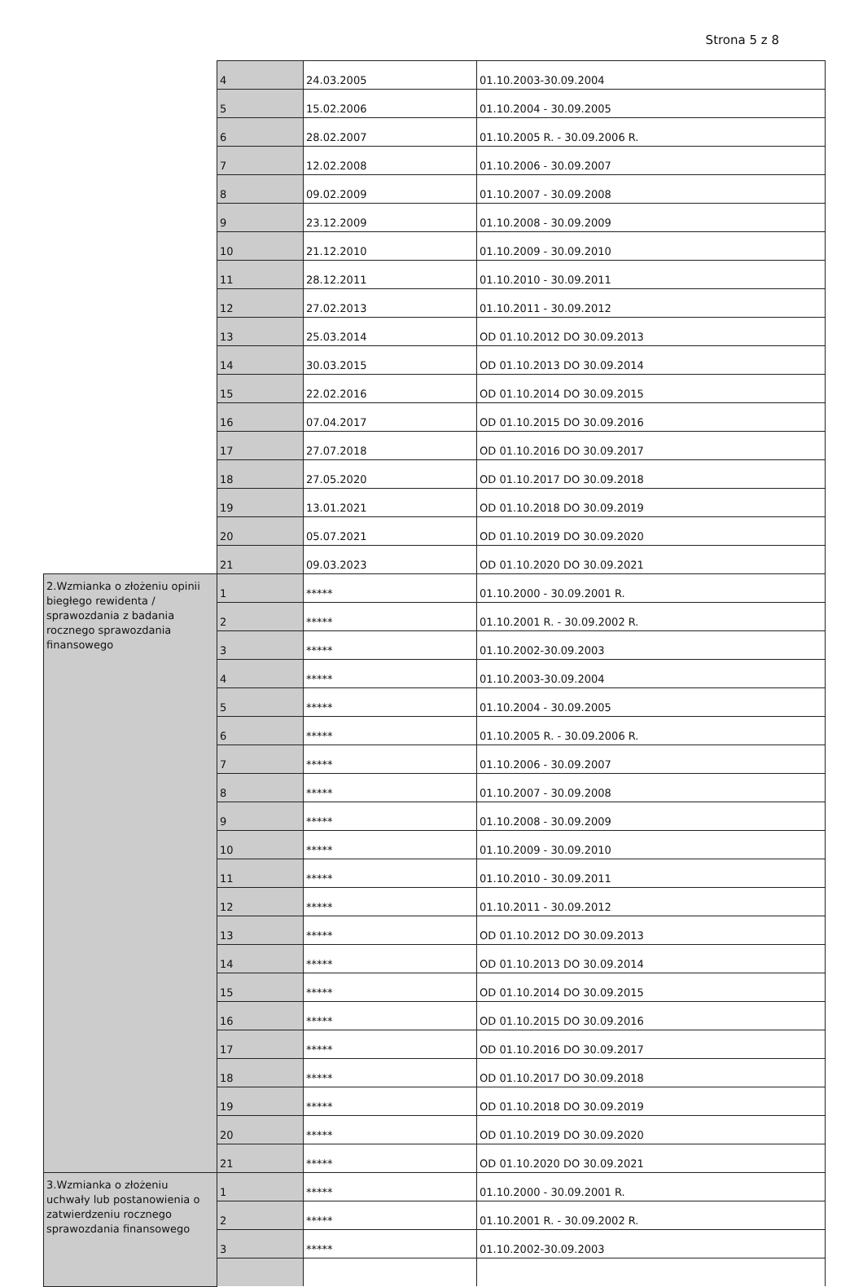Strona 5 z 8
| | 4 | 24.03.2005 | 01.10.2003-30.09.2004 |
| | 5 | 15.02.2006 | 01.10.2004 - 30.09.2005 |
| | 6 | 28.02.2007 | 01.10.2005 R. - 30.09.2006 R. |
| | 7 | 12.02.2008 | 01.10.2006 - 30.09.2007 |
| | 8 | 09.02.2009 | 01.10.2007 - 30.09.2008 |
| | 9 | 23.12.2009 | 01.10.2008 - 30.09.2009 |
| | 10 | 21.12.2010 | 01.10.2009 - 30.09.2010 |
| | 11 | 28.12.2011 | 01.10.2010 - 30.09.2011 |
| | 12 | 27.02.2013 | 01.10.2011 - 30.09.2012 |
| | 13 | 25.03.2014 | OD 01.10.2012 DO 30.09.2013 |
| | 14 | 30.03.2015 | OD 01.10.2013 DO 30.09.2014 |
| | 15 | 22.02.2016 | OD 01.10.2014 DO 30.09.2015 |
| | 16 | 07.04.2017 | OD 01.10.2015 DO 30.09.2016 |
| | 17 | 27.07.2018 | OD 01.10.2016 DO 30.09.2017 |
| | 18 | 27.05.2020 | OD 01.10.2017 DO 30.09.2018 |
| | 19 | 13.01.2021 | OD 01.10.2018 DO 30.09.2019 |
| | 20 | 05.07.2021 | OD 01.10.2019 DO 30.09.2020 |
| | 21 | 09.03.2023 | OD 01.10.2020 DO 30.09.2021 |
| 2.Wzmianka o złożeniu opinii biegłego rewidenta / sprawozdania z badania rocznego sprawozdania finansowego | 1 | ***** | 01.10.2000 - 30.09.2001 R. |
| | 2 | ***** | 01.10.2001 R. - 30.09.2002 R. |
| | 3 | ***** | 01.10.2002-30.09.2003 |
| | 4 | ***** | 01.10.2003-30.09.2004 |
| | 5 | ***** | 01.10.2004 - 30.09.2005 |
| | 6 | ***** | 01.10.2005 R. - 30.09.2006 R. |
| | 7 | ***** | 01.10.2006 - 30.09.2007 |
| | 8 | ***** | 01.10.2007 - 30.09.2008 |
| | 9 | ***** | 01.10.2008 - 30.09.2009 |
| | 10 | ***** | 01.10.2009 - 30.09.2010 |
| | 11 | ***** | 01.10.2010 - 30.09.2011 |
| | 12 | ***** | 01.10.2011 - 30.09.2012 |
| | 13 | ***** | OD 01.10.2012 DO 30.09.2013 |
| | 14 | ***** | OD 01.10.2013 DO 30.09.2014 |
| | 15 | ***** | OD 01.10.2014 DO 30.09.2015 |
| | 16 | ***** | OD 01.10.2015 DO 30.09.2016 |
| | 17 | ***** | OD 01.10.2016 DO 30.09.2017 |
| | 18 | ***** | OD 01.10.2017 DO 30.09.2018 |
| | 19 | ***** | OD 01.10.2018 DO 30.09.2019 |
| | 20 | ***** | OD 01.10.2019 DO 30.09.2020 |
| | 21 | ***** | OD 01.10.2020 DO 30.09.2021 |
| 3.Wzmianka o złożeniu uchwały lub postanowienia o zatwierdzeniu rocznego sprawozdania finansowego | 1 | ***** | 01.10.2000 - 30.09.2001 R. |
| | 2 | ***** | 01.10.2001 R. - 30.09.2002 R. |
| | 3 | ***** | 01.10.2002-30.09.2003 |